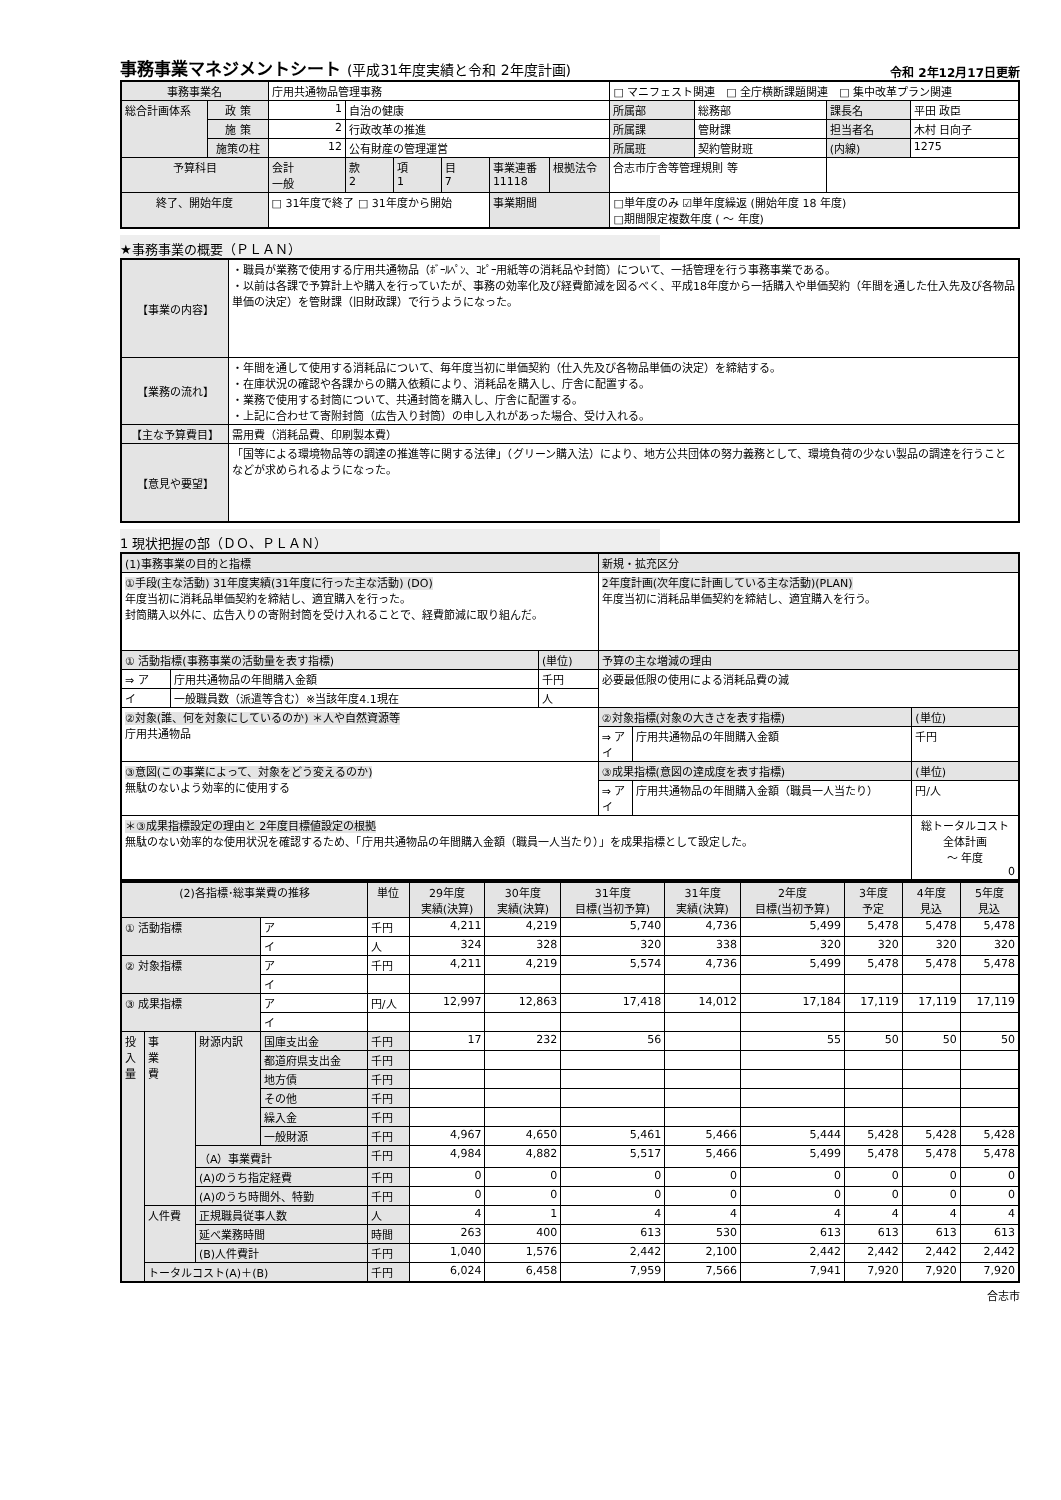事務事業マネジメントシート (平成31年度実績と令和 2年度計画) 令和 2年12月17日更新
| 事務事業名 | | 庁用共通物品管理事務 | | | | | | □ マニフェスト関連 □ 全庁横断課題関連 □ 集中改革プラン関連 | | | |
| 総合計画体系 | 政 策 | 1 | 自治の健康 | | | | | 所属部 | 総務部 | 課長名 | 平田 政臣 |
| | 施 策 | 2 | 行政改革の推進 | | | | | 所属課 | 管財課 | 担当者名 | 木村 日向子 |
| | 施策の柱 | 12 | 公有財産の管理運営 | | | | | 所属班 | 契約管財班 | (内線) | 1275 |
| 予算科目 | | 会計 一般 | 款 2 | 項 1 | 目 7 | 事業連番 11118 | 根拠法令 | 合志市庁舎等管理規則 等 | | | |
| 終了、開始年度 | | □ 31年度で終了 □ 31年度から開始 | | | | 事業期間 | | □単年度のみ ☑単年度繰返 (開始年度 18 年度) □期間限定複数年度 ( ～ 年度) | | | |
★事務事業の概要（ＰＬＡＮ）
| 【事業の内容】 | ・職員が業務で使用する庁用共通物品（ﾎﾞｰﾙﾍﾟﾝ、ｺﾋﾟｰ用紙等の消耗品や封筒）について、一括管理を行う事務事業である。 ・以前は各課で予算計上や購入を行っていたが、事務の効率化及び経費節減を図るべく、平成18年度から一括購入や単価契約（年間を通した仕入先及び各物品単価の決定）を管財課（旧財政課）で行うようになった。 |
| 【業務の流れ】 | ・年間を通して使用する消耗品について、毎年度当初に単価契約（仕入先及び各物品単価の決定）を締結する。 ・在庫状況の確認や各課からの購入依頼により、消耗品を購入し、庁舎に配置する。 ・業務で使用する封筒について、共通封筒を購入し、庁舎に配置する。 ・上記に合わせて寄附封筒（広告入り封筒）の申し入れがあった場合、受け入れる。 |
| 【主な予算費目】 | 需用費（消耗品費、印刷製本費） |
| 【意見や要望】 | 「国等による環境物品等の調達の推進等に関する法律」（グリーン購入法）により、地方公共団体の努力義務として、環境負荷の少ない製品の調達を行うことなどが求められるようになった。 |
1 現状把握の部（ＤＯ、ＰＬＡＮ）
| (1)事務事業の目的と指標 | | | 新規・拡充区分 | | |
| ①手段(主な活動) 31年度実績(31年度に行った主な活動) (DO) 年度当初に消耗品単価契約を締結し、適宜購入を行った。 封筒購入以外に、広告入りの寄附封筒を受け入れることで、経費節減に取り組んだ。 | | | 2年度計画(次年度に計画している主な活動)(PLAN) 年度当初に消耗品単価契約を締結し、適宜購入を行う。 | | |
| ① 活動指標(事務事業の活動量を表す指標) | | (単位) | 予算の主な増減の理由 | | |
| ⇒ ア | 庁用共通物品の年間購入金額 | 千円 | 必要最低限の使用による消耗品費の減 | | |
| イ | 一般職員数（派遣等含む）※当該年度4.1現在 | 人 | | | |
| ②対象(誰、何を対象にしているのか) ＊人や自然資源等 庁用共通物品 | | | ②対象指標(対象の大きさを表す指標) | | (単位) |
| | | | ⇒ ア イ | 庁用共通物品の年間購入金額 | 千円 |
| ③意図(この事業によって、対象をどう変えるのか) 無駄のないよう効率的に使用する | | | ③成果指標(意図の達成度を表す指標) | | (単位) |
| | | | ⇒ ア イ | 庁用共通物品の年間購入金額（職員一人当たり） | 円/人 |
| ＊③成果指標設定の理由と 2年度目標値設定の根拠 無駄のない効率的な使用状況を確認するため、「庁用共通物品の年間購入金額（職員一人当たり）」を成果指標として設定した。 | | | | | 総トータルコスト 全体計画 ～ 年度 0 |
| (2)各指標･総事業費の推移 | | | | 単位 | 29年度 実績(決算) | 30年度 実績(決算) | 31年度 目標(当初予算) | 31年度 実績(決算) | 2年度 目標(当初予算) | 3年度 予定 | 4年度 見込 | 5年度 見込 |
| --- | --- | --- | --- | --- | --- | --- | --- | --- | --- | --- | --- | --- |
| ① 活動指標 | | | ア | 千円 | 4,211 | 4,219 | 5,740 | 4,736 | 5,499 | 5,478 | 5,478 | 5,478 |
| | | | イ | 人 | 324 | 328 | 320 | 338 | 320 | 320 | 320 | 320 |
| ② 対象指標 | | | ア | 千円 | 4,211 | 4,219 | 5,574 | 4,736 | 5,499 | 5,478 | 5,478 | 5,478 |
| | | | イ | | | | | | | | | |
| ③ 成果指標 | | | ア | 円/人 | 12,997 | 12,863 | 17,418 | 14,012 | 17,184 | 17,119 | 17,119 | 17,119 |
| | | | イ | | | | | | | | | |
| 投 入 量 | 事 業 費 | 財源内訳 | 国庫支出金 | 千円 | 17 | 232 | 56 | | 55 | 50 | 50 | 50 |
| | | | 都道府県支出金 | 千円 | | | | | | | | |
| | | | 地方債 | 千円 | | | | | | | | |
| | | | その他 | 千円 | | | | | | | | |
| | | | 繰入金 | 千円 | | | | | | | | |
| | | | 一般財源 | 千円 | 4,967 | 4,650 | 5,461 | 5,466 | 5,444 | 5,428 | 5,428 | 5,428 |
| | | （A）事業費計 | | 千円 | 4,984 | 4,882 | 5,517 | 5,466 | 5,499 | 5,478 | 5,478 | 5,478 |
| | | (A)のうち指定経費 | | 千円 | 0 | 0 | 0 | 0 | 0 | 0 | 0 | 0 |
| | | (A)のうち時間外、特勤 | | 千円 | 0 | 0 | 0 | 0 | 0 | 0 | 0 | 0 |
| | 人件費 | 正規職員従事人数 | | 人 | 4 | 1 | 4 | 4 | 4 | 4 | 4 | 4 |
| | | 延べ業務時間 | | 時間 | 263 | 400 | 613 | 530 | 613 | 613 | 613 | 613 |
| | | (B)人件費計 | | 千円 | 1,040 | 1,576 | 2,442 | 2,100 | 2,442 | 2,442 | 2,442 | 2,442 |
| | トータルコスト(A)＋(B) | | | 千円 | 6,024 | 6,458 | 7,959 | 7,566 | 7,941 | 7,920 | 7,920 | 7,920 |
合志市